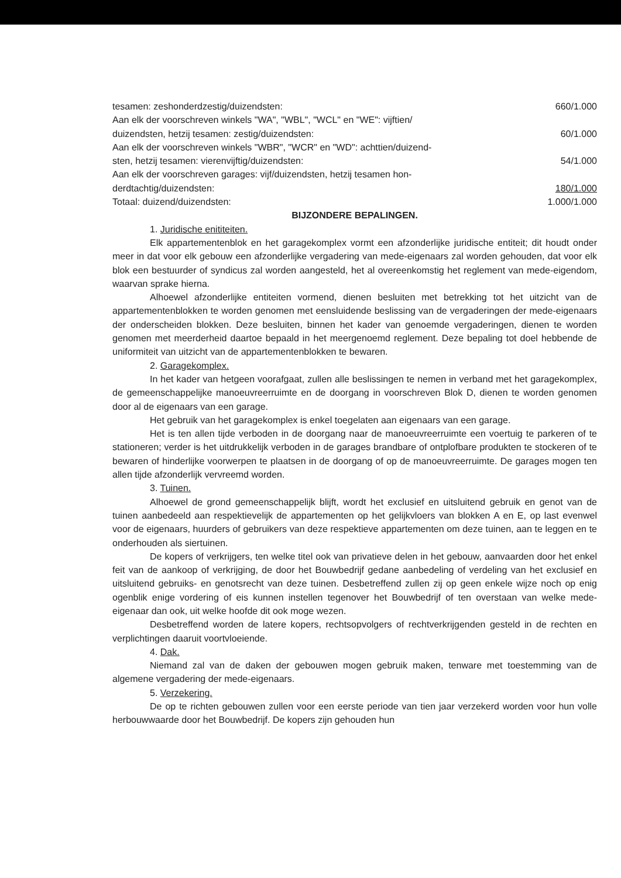tesamen: zeshonderdzestig/duizendsten: 660/1.000
Aan elk der voorschreven winkels "WA", "WBL", "WCL" en "WE": vijftien/
duizendsten, hetzij tesamen: zestig/duizendsten: 60/1.000
Aan elk der voorschreven winkels "WBR", "WCR" en "WD": achttien/duizend-
sten, hetzij tesamen: vierenvijftig/duizendsten: 54/1.000
Aan elk der voorschreven garages: vijf/duizendsten, hetzij tesamen hon-
derdtachtig/duizendsten: 180/1.000
Totaal: duizend/duizendsten: 1.000/1.000
BIJZONDERE BEPALINGEN.
1. Juridische enititeiten.
Elk appartementenblok en het garagekomplex vormt een afzonderlijke juridische entiteit; dit houdt onder meer in dat voor elk gebouw een afzonderlijke vergadering van mede-eigenaars zal worden gehouden, dat voor elk blok een bestuurder of syndicus zal worden aangesteld, het al overeenkomstig het reglement van mede-eigendom, waarvan sprake hierna.
Alhoewel afzonderlijke entiteiten vormend, dienen besluiten met betrekking tot het uitzicht van de appartementenblokken te worden genomen met eensluidende beslissing van de vergaderingen der mede-eigenaars der onderscheiden blokken. Deze besluiten, binnen het kader van genoemde vergaderingen, dienen te worden genomen met meerderheid daartoe bepaald in het meergenoemd reglement. Deze bepaling tot doel hebbende de uniformiteit van uitzicht van de appartementenblokken te bewaren.
2. Garagekomplex.
In het kader van hetgeen voorafgaat, zullen alle beslissingen te nemen in verband met het garagekomplex, de gemeenschappelijke manoeuvreerruimte en de doorgang in voorschreven Blok D, dienen te worden genomen door al de eigenaars van een garage.
Het gebruik van het garagekomplex is enkel toegelaten aan eigenaars van een garage.
Het is ten allen tijde verboden in de doorgang naar de manoeuvreerruimte een voertuig te parkeren of te stationeren; verder is het uitdrukkelijk verboden in de garages brandbare of ontplofbare produkten te stockeren of te bewaren of hinderlijke voorwerpen te plaatsen in de doorgang of op de manoeuvreerruimte. De garages mogen ten allen tijde afzonderlijk vervreemd worden.
3. Tuinen.
Alhoewel de grond gemeenschappelijk blijft, wordt het exclusief en uitsluitend gebruik en genot van de tuinen aanbedeeld aan respektievelijk de appartementen op het gelijkvloers van blokken A en E, op last evenwel voor de eigenaars, huurders of gebruikers van deze respektieve appartementen om deze tuinen, aan te leggen en te onderhouden als siertuinen.
De kopers of verkrijgers, ten welke titel ook van privatieve delen in het gebouw, aanvaarden door het enkel feit van de aankoop of verkrijging, de door het Bouwbedrijf gedane aanbedeling of verdeling van het exclusief en uitsluitend gebruiks- en genotsrecht van deze tuinen. Desbetreffend zullen zij op geen enkele wijze noch op enig ogenblik enige vordering of eis kunnen instellen tegenover het Bouwbedrijf of ten overstaan van welke mede-eigenaar dan ook, uit welke hoofde dit ook moge wezen.
Desbetreffend worden de latere kopers, rechtsopvolgers of rechtverkrijgenden gesteld in de rechten en verplichtingen daaruit voortvloeiende.
4. Dak.
Niemand zal van de daken der gebouwen mogen gebruik maken, tenware met toestemming van de algemene vergadering der mede-eigenaars.
5. Verzekering.
De op te richten gebouwen zullen voor een eerste periode van tien jaar verzekerd worden voor hun volle herbouwwaarde door het Bouwbedrijf. De kopers zijn gehouden hun